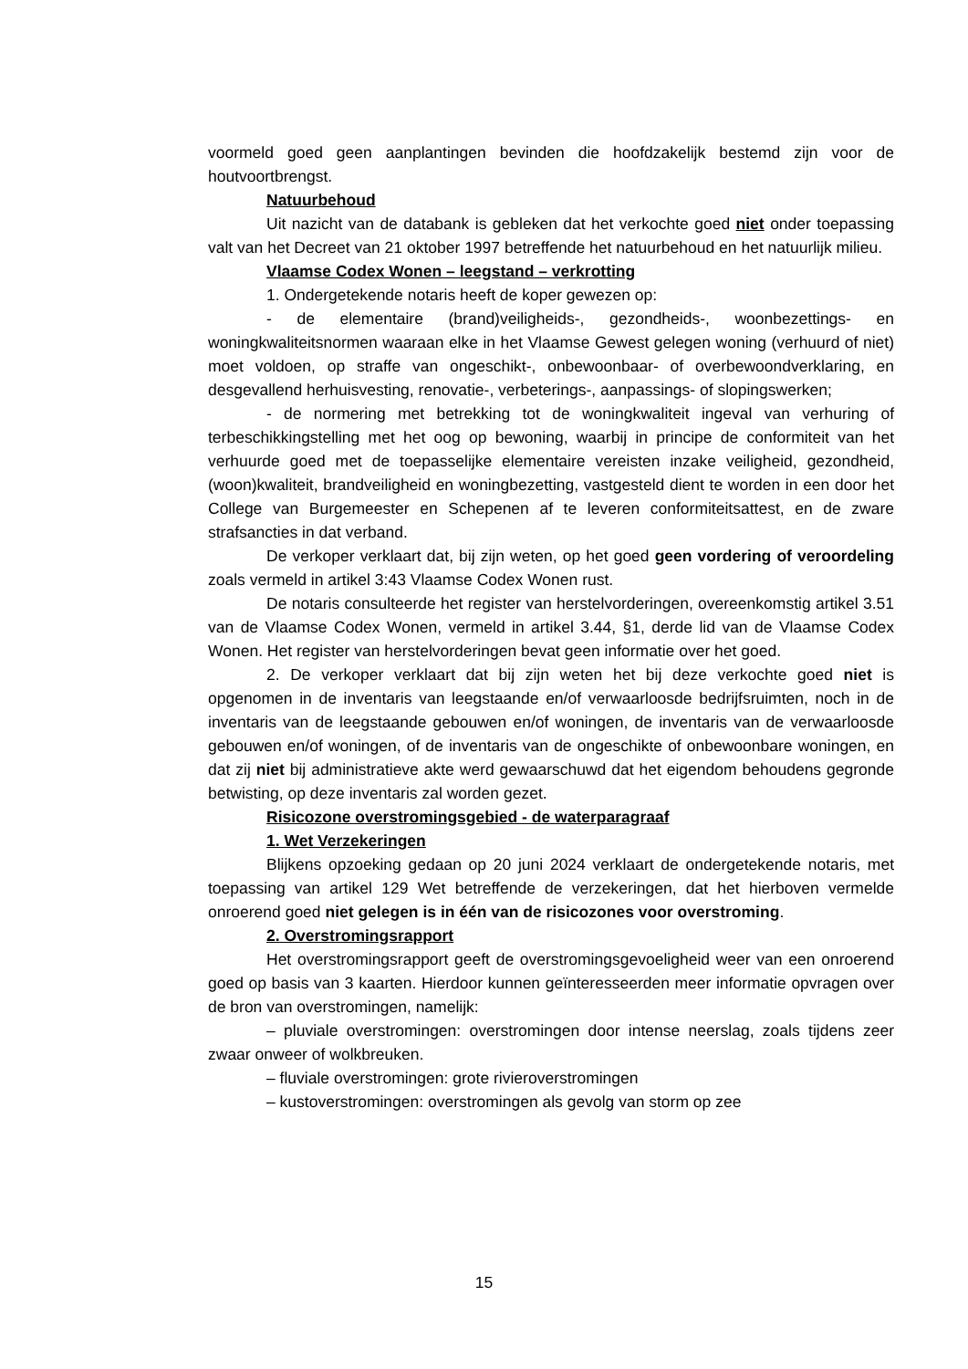voormeld goed geen aanplantingen bevinden die hoofdzakelijk bestemd zijn voor de houtvoortbrengst.
Natuurbehoud
Uit nazicht van de databank is gebleken dat het verkochte goed niet onder toepassing valt van het Decreet van 21 oktober 1997 betreffende het natuurbehoud en het natuurlijk milieu.
Vlaamse Codex Wonen – leegstand – verkrotting
1. Ondergetekende notaris heeft de koper gewezen op:
- de elementaire (brand)veiligheids-, gezondheids-, woonbezettings- en woningkwaliteitsnormen waaraan elke in het Vlaamse Gewest gelegen woning (verhuurd of niet) moet voldoen, op straffe van ongeschikt-, onbewoonbaar- of overbewoondverklaring, en desgevallend herhuisvesting, renovatie-, verbeterings-, aanpassings- of slopingswerken;
- de normering met betrekking tot de woningkwaliteit ingeval van verhuring of terbeschikkingstelling met het oog op bewoning, waarbij in principe de conformiteit van het verhuurde goed met de toepasselijke elementaire vereisten inzake veiligheid, gezondheid, (woon)kwaliteit, brandveiligheid en woningbezetting, vastgesteld dient te worden in een door het College van Burgemeester en Schepenen af te leveren conformiteitsattest, en de zware strafsancties in dat verband.
De verkoper verklaart dat, bij zijn weten, op het goed geen vordering of veroordeling zoals vermeld in artikel 3:43 Vlaamse Codex Wonen rust.
De notaris consulteerde het register van herstelvorderingen, overeenkomstig artikel 3.51 van de Vlaamse Codex Wonen, vermeld in artikel 3.44, §1, derde lid van de Vlaamse Codex Wonen. Het register van herstelvorderingen bevat geen informatie over het goed.
2. De verkoper verklaart dat bij zijn weten het bij deze verkochte goed niet is opgenomen in de inventaris van leegstaande en/of verwaarloosde bedrijfsruimten, noch in de inventaris van de leegstaande gebouwen en/of woningen, de inventaris van de verwaarloosde gebouwen en/of woningen, of de inventaris van de ongeschikte of onbewoonbare woningen, en dat zij niet bij administratieve akte werd gewaarschuwd dat het eigendom behoudens gegronde betwisting, op deze inventaris zal worden gezet.
Risicozone overstromingsgebied - de waterparagraaf
1. Wet Verzekeringen
Blijkens opzoeking gedaan op 20 juni 2024 verklaart de ondergetekende notaris, met toepassing van artikel 129 Wet betreffende de verzekeringen, dat het hierboven vermelde onroerend goed niet gelegen is in één van de risicozones voor overstroming.
2. Overstromingsrapport
Het overstromingsrapport geeft de overstromingsgevoeligheid weer van een onroerend goed op basis van 3 kaarten. Hierdoor kunnen geïnteresseerden meer informatie opvragen over de bron van overstromingen, namelijk:
– pluviale overstromingen: overstromingen door intense neerslag, zoals tijdens zeer zwaar onweer of wolkbreuken.
– fluviale overstromingen: grote rivieroverstromingen
– kustoverstromingen: overstromingen als gevolg van storm op zee
15